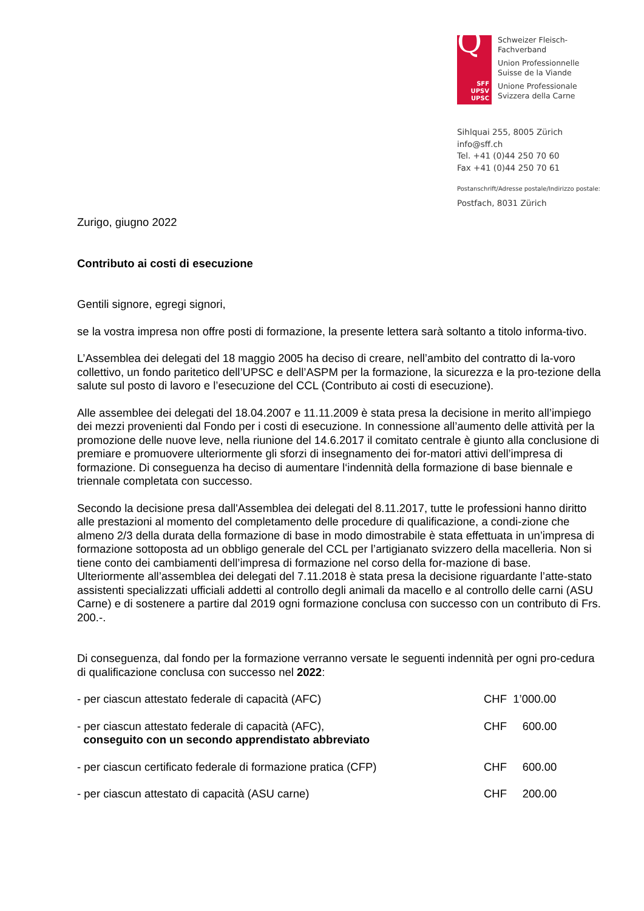Q
SFF
UPSV
UPSC
Schweizer Fleisch-
Fachverband
Union Professionnelle
Suisse de la Viande
Unione Professionale
Svizzera della Carne
Sihlquai 255, 8005 Zürich
info@sff.ch
Tel. +41 (0)44 250 70 60
Fax +41 (0)44 250 70 61
Postanschrift/Adresse postale/Indirizzo postale:
Postfach, 8031 Zürich
Zurigo, giugno 2022
Contributo ai costi di esecuzione
Gentili signore, egregi signori,
se la vostra impresa non offre posti di formazione, la presente lettera sarà soltanto a titolo informa-tivo.
L’Assemblea dei delegati del 18 maggio 2005 ha deciso di creare, nell’ambito del contratto di la-voro collettivo, un fondo paritetico dell’UPSC e dell’ASPM per la formazione, la sicurezza e la pro-tezione della salute sul posto di lavoro e l’esecuzione del CCL (Contributo ai costi di esecuzione).
Alle assemblee dei delegati del 18.04.2007 e 11.11.2009 è stata presa la decisione in merito all’impiego dei mezzi provenienti dal Fondo per i costi di esecuzione. In connessione all’aumento delle attività per la promozione delle nuove leve, nella riunione del 14.6.2017 il comitato centrale è giunto alla conclusione di premiare e promuovere ulteriormente gli sforzi di insegnamento dei for-matori attivi dell’impresa di formazione. Di conseguenza ha deciso di aumentare l‘indennità della formazione di base biennale e triennale completata con successo.
Secondo la decisione presa dall'Assemblea dei delegati del 8.11.2017, tutte le professioni hanno diritto alle prestazioni al momento del completamento delle procedure di qualificazione, a condi-zione che almeno 2/3 della durata della formazione di base in modo dimostrabile è stata effettuata in un’impresa di formazione sottoposta ad un obbligo generale del CCL per l’artigianato svizzero della macelleria. Non si tiene conto dei cambiamenti dell’impresa di formazione nel corso della for-mazione di base.
Ulteriormente all’assemblea dei delegati del 7.11.2018 è stata presa la decisione riguardante l’atte-stato assistenti specializzati ufficiali addetti al controllo degli animali da macello e al controllo delle carni (ASU Carne) e di sostenere a partire dal 2019 ogni formazione conclusa con successo con un contributo di Frs. 200.-.
Di conseguenza, dal fondo per la formazione verranno versate le seguenti indennità per ogni pro-cedura di qualificazione conclusa con successo nel 2022:
- per ciascun attestato federale di capacità (AFC) CHF 1’000.00
- per ciascun attestato federale di capacità (AFC),
conseguito con un secondo apprendistato abbreviato
CHF 600.00
- per ciascun certificato federale di formazione pratica (CFP)
CHF 600.00
- per ciascun attestato di capacità (ASU carne) CHF 200.00